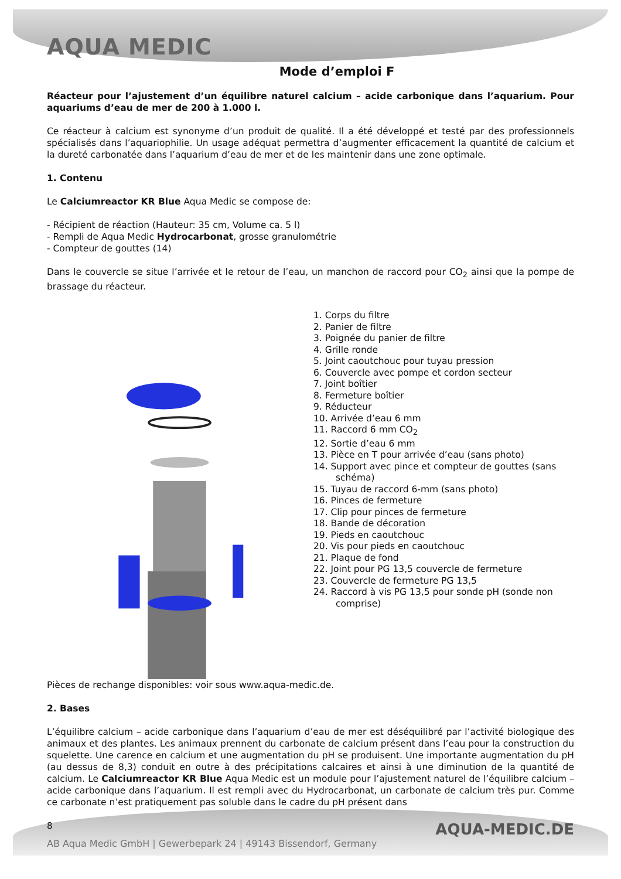AQUA MEDIC
Mode d’emploi F
Réacteur pour l’ajustement d’un équilibre naturel calcium – acide carbonique dans l’aquarium. Pour aquariums d’eau de mer de 200 à 1.000 l.
Ce réacteur à calcium est synonyme d’un produit de qualité. Il a été développé et testé par des professionnels spécialisés dans l’aquariophilie. Un usage adéquat permettra d’augmenter efficacement la quantité de calcium et la dureté carbonatée dans l’aquarium d’eau de mer et de les maintenir dans une zone optimale.
1. Contenu
Le Calciumreactor KR Blue Aqua Medic se compose de:
- Récipient de réaction (Hauteur: 35 cm, Volume ca. 5 l)
- Rempli de Aqua Medic Hydrocarbonat, grosse granulométrie
- Compteur de gouttes (14)
Dans le couvercle se situe l’arrivée et le retour de l’eau, un manchon de raccord pour CO<sub>2</sub> ainsi que la pompe de brassage du réacteur.
1. Corps du filtre
2. Panier de filtre
3. Poignée du panier de filtre
4. Grille ronde
5. Joint caoutchouc pour tuyau pression
6. Couvercle avec pompe et cordon secteur
7. Joint boîtier
8. Fermeture boîtier
9. Réducteur
10. Arrivée d’eau 6 mm
11. Raccord 6 mm CO<sub>2</sub>
12. Sortie d’eau 6 mm
13. Pièce en T pour arrivée d’eau (sans photo)
14. Support avec pince et compteur de gouttes (sans schéma)
15. Tuyau de raccord 6-mm (sans photo)
16. Pinces de fermeture
17. Clip pour pinces de fermeture
18. Bande de décoration
19. Pieds en caoutchouc
20. Vis pour pieds en caoutchouc
21. Plaque de fond
22. Joint pour PG 13,5 couvercle de fermeture
23. Couvercle de fermeture PG 13,5
24. Raccord à vis PG 13,5 pour sonde pH (sonde non comprise)
Pièces de rechange disponibles: voir sous www.aqua-medic.de.
2. Bases
L’équilibre calcium – acide carbonique dans l’aquarium d’eau de mer est déséquilibré par l’activité biologique des animaux et des plantes. Les animaux prennent du carbonate de calcium présent dans l’eau pour la construction du squelette. Une carence en calcium et une augmentation du pH se produisent. Une importante augmentation du pH (au dessus de 8,3) conduit en outre à des précipitations calcaires et ainsi à une diminution de la quantité de calcium. Le Calciumreactor KR Blue Aqua Medic est un module pour l’ajustement naturel de l’équilibre calcium – acide carbonique dans l’aquarium. Il est rempli avec du Hydrocarbonat, un carbonate de calcium très pur. Comme ce carbonate n’est pratiquement pas soluble dans le cadre du pH présent dans
8
AQUA-MEDIC.DE
AB Aqua Medic GmbH | Gewerbepark 24 | 49143 Bissendorf, Germany